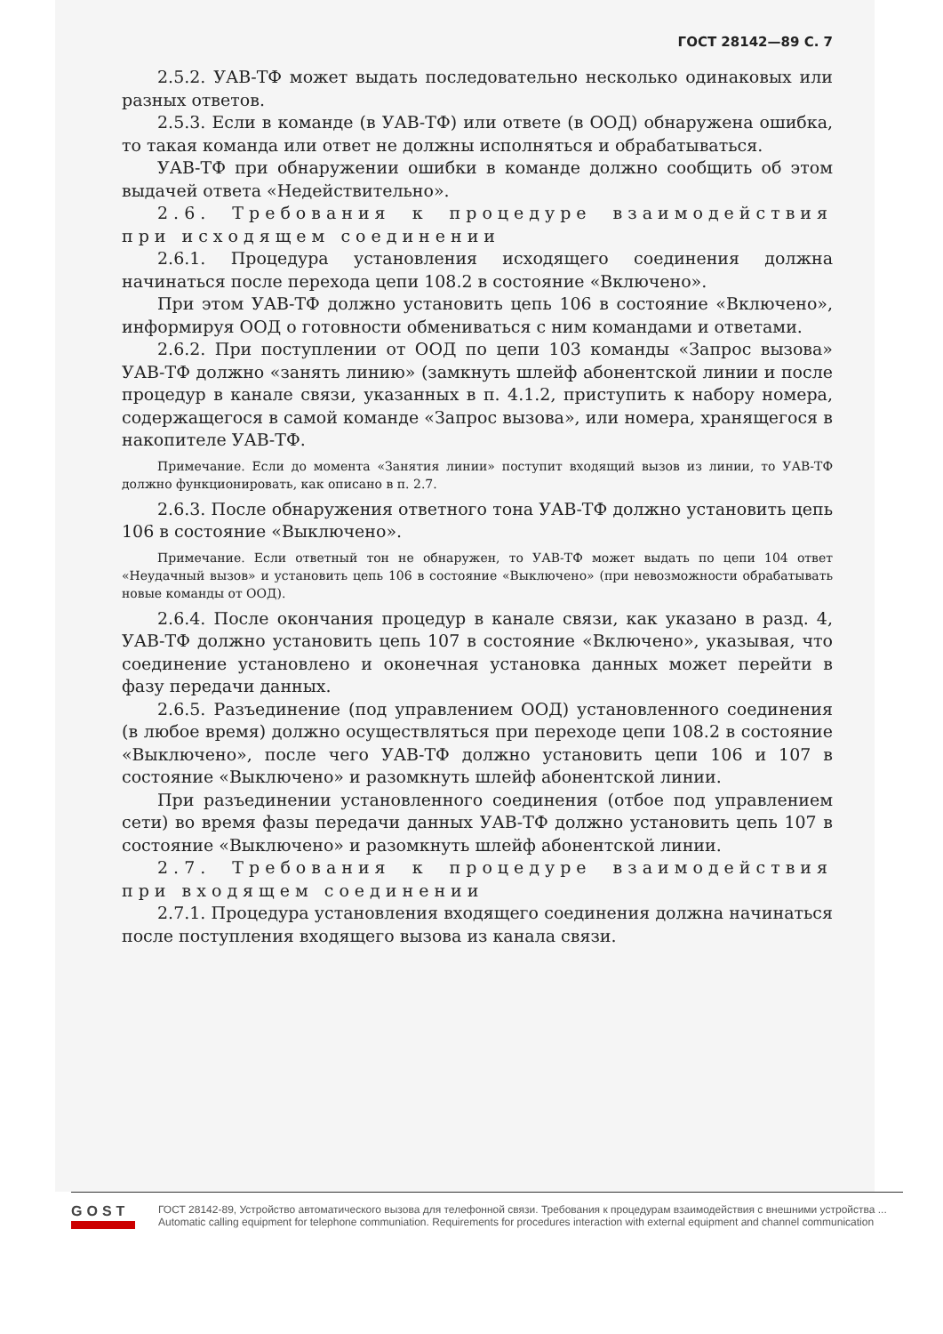ГОСТ 28142—89 С. 7
2.5.2. УАВ-ТФ может выдать последовательно несколько одинаковых или разных ответов.
2.5.3. Если в команде (в УАВ-ТФ) или ответе (в ООД) обнаружена ошибка, то такая команда или ответ не должны исполняться и обрабатываться.
УАВ-ТФ при обнаружении ошибки в команде должно сообщить об этом выдачей ответа «Недействительно».
2.6. Требования к процедуре взаимодействия при исходящем соединении
2.6.1. Процедура установления исходящего соединения должна начинаться после перехода цепи 108.2 в состояние «Включено».
При этом УАВ-ТФ должно установить цепь 106 в состояние «Включено», информируя ООД о готовности обмениваться с ним командами и ответами.
2.6.2. При поступлении от ООД по цепи 103 команды «Запрос вызова» УАВ-ТФ должно «занять линию» (замкнуть шлейф абонентской линии и после процедур в канале связи, указанных в п. 4.1.2, приступить к набору номера, содержащегося в самой команде «Запрос вызова», или номера, хранящегося в накопителе УАВ-ТФ.
Примечание. Если до момента «Занятия линии» поступит входящий вызов из линии, то УАВ-ТФ должно функционировать, как описано в п. 2.7.
2.6.3. После обнаружения ответного тона УАВ-ТФ должно установить цепь 106 в состояние «Выключено».
Примечание. Если ответный тон не обнаружен, то УАВ-ТФ может выдать по цепи 104 ответ «Неудачный вызов» и установить цепь 106 в состояние «Выключено» (при невозможности обрабатывать новые команды от ООД).
2.6.4. После окончания процедур в канале связи, как указано в разд. 4, УАВ-ТФ должно установить цепь 107 в состояние «Включено», указывая, что соединение установлено и оконечная установка данных может перейти в фазу передачи данных.
2.6.5. Разъединение (под управлением ООД) установленного соединения (в любое время) должно осуществляться при переходе цепи 108.2 в состояние «Выключено», после чего УАВ-ТФ должно установить цепи 106 и 107 в состояние «Выключено» и разомкнуть шлейф абонентской линии.
При разъединении установленного соединения (отбое под управлением сети) во время фазы передачи данных УАВ-ТФ должно установить цепь 107 в состояние «Выключено» и разомкнуть шлейф абонентской линии.
2.7. Требования к процедуре взаимодействия при входящем соединении
2.7.1. Процедура установления входящего соединения должна начинаться после поступления входящего вызова из канала связи.
GOST
ГОСТ 28142-89, Устройство автоматического вызова для телефонной связи. Требования к процедурам взаимодействия с внешними устройства ...
Automatic calling equipment for telephone communiation. Requirements for procedures interaction with external equipment and channel communication